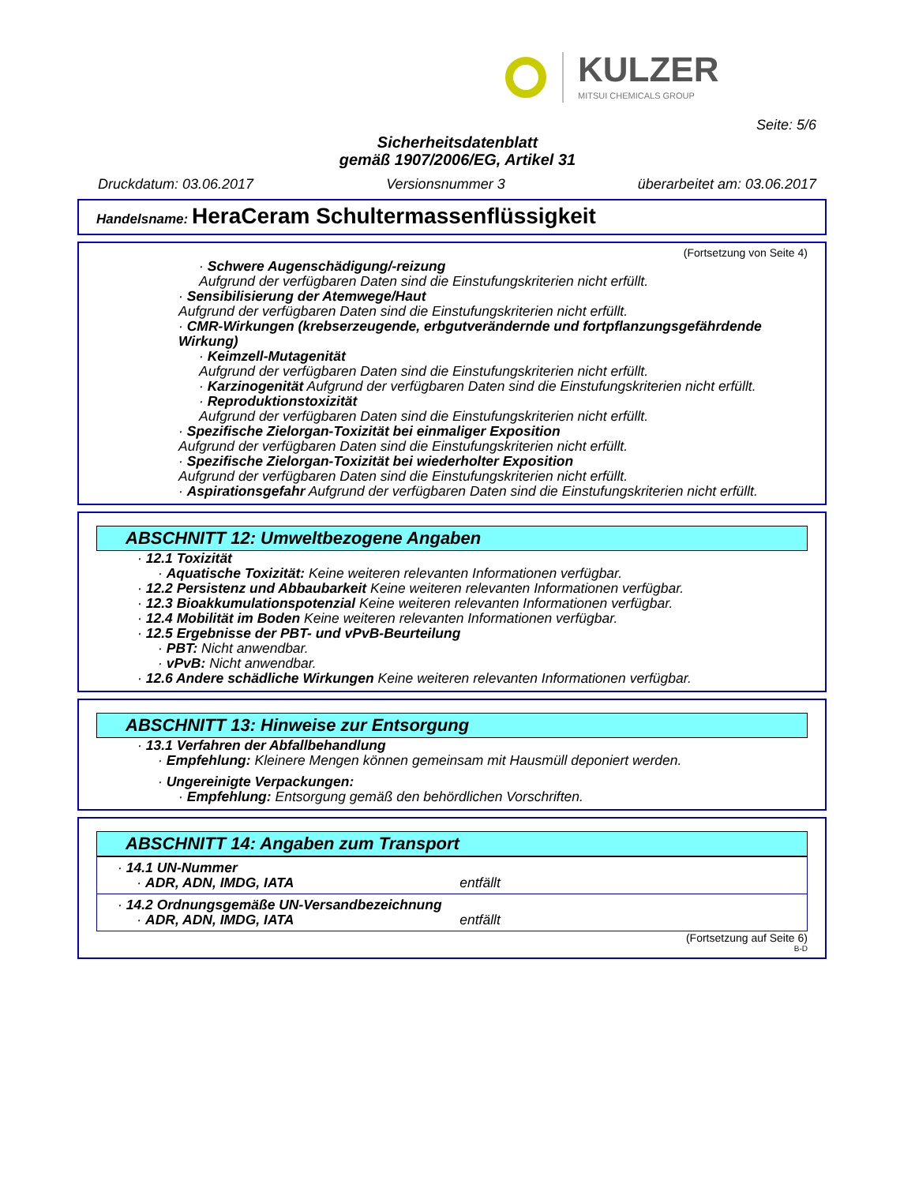KULZER
MITSUI CHEMICALS GROUP
Seite: 5/6
Sicherheitsdatenblatt
gemäß 1907/2006/EG, Artikel 31
Druckdatum: 03.06.2017 Versionsnummer 3 überarbeitet am: 03.06.2017
Handelsname: HeraCeram Schultermassenflüssigkeit
(Fortsetzung von Seite 4)
· Schwere Augenschädigung/-reizung
Aufgrund der verfügbaren Daten sind die Einstufungskriterien nicht erfüllt.
· Sensibilisierung der Atemwege/Haut
Aufgrund der verfügbaren Daten sind die Einstufungskriterien nicht erfüllt.
· CMR-Wirkungen (krebserzeugende, erbgutverändernde und fortpflanzungsgefährdende Wirkung)
· Keimzell-Mutagenität
Aufgrund der verfügbaren Daten sind die Einstufungskriterien nicht erfüllt.
· Karzinogenität Aufgrund der verfügbaren Daten sind die Einstufungskriterien nicht erfüllt.
· Reproduktionstoxizität
Aufgrund der verfügbaren Daten sind die Einstufungskriterien nicht erfüllt.
· Spezifische Zielorgan-Toxizität bei einmaliger Exposition
Aufgrund der verfügbaren Daten sind die Einstufungskriterien nicht erfüllt.
· Spezifische Zielorgan-Toxizität bei wiederholter Exposition
Aufgrund der verfügbaren Daten sind die Einstufungskriterien nicht erfüllt.
· Aspirationsgefahr Aufgrund der verfügbaren Daten sind die Einstufungskriterien nicht erfüllt.
ABSCHNITT 12: Umweltbezogene Angaben
· 12.1 Toxizität
· Aquatische Toxizität: Keine weiteren relevanten Informationen verfügbar.
· 12.2 Persistenz und Abbaubarkeit Keine weiteren relevanten Informationen verfügbar.
· 12.3 Bioakkumulationspotenzial Keine weiteren relevanten Informationen verfügbar.
· 12.4 Mobilität im Boden Keine weiteren relevanten Informationen verfügbar.
· 12.5 Ergebnisse der PBT- und vPvB-Beurteilung
· PBT: Nicht anwendbar.
· vPvB: Nicht anwendbar.
· 12.6 Andere schädliche Wirkungen Keine weiteren relevanten Informationen verfügbar.
ABSCHNITT 13: Hinweise zur Entsorgung
· 13.1 Verfahren der Abfallbehandlung
· Empfehlung: Kleinere Mengen können gemeinsam mit Hausmüll deponiert werden.
· Ungereinigte Verpackungen:
· Empfehlung: Entsorgung gemäß den behördlichen Vorschriften.
ABSCHNITT 14: Angaben zum Transport
| · 14.1 UN-Nummer · ADR, ADN, IMDG, IATA entfällt |
| · 14.2 Ordnungsgemäße UN-Versandbezeichnung · ADR, ADN, IMDG, IATA entfällt |
(Fortsetzung auf Seite 6)
B-D